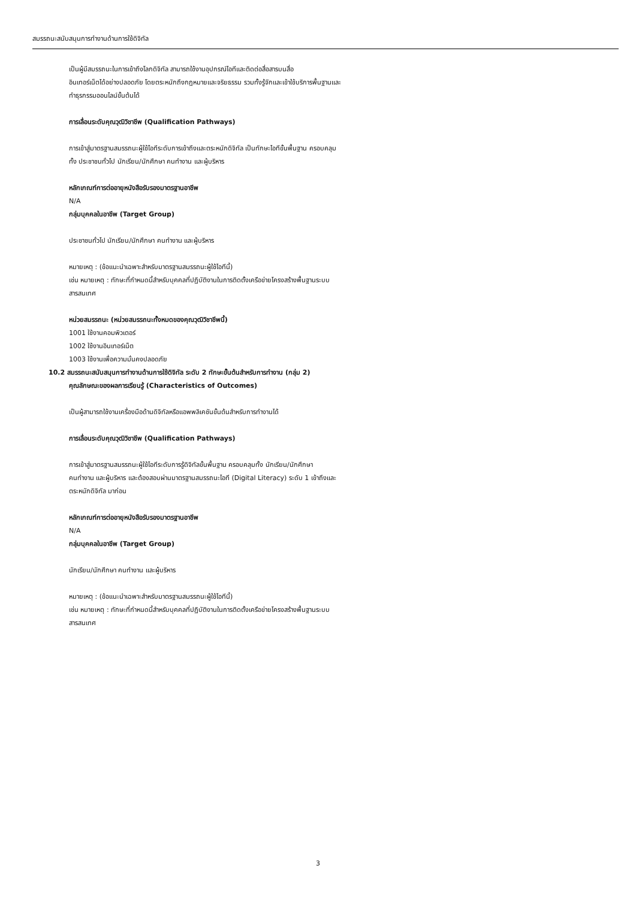สมรรถนะสนับสนุนการทำงานด้านการใช้ดิจิทัล
เป็นผู้มีสมรรถนะในการเข้าถึงโลกดิจิทัล สามารถใช้งานอุปกรณ์ไอทีและติดต่อสื่อสารบนสื่อ
อินเทอร์เน็ตได้อย่างปลอดภัย โดยตระหนักถึงกฎหมายและจริยธรรม รวมทั้งรู้จักและเข้าใช้บริการพื้นฐานและ
ทำธุรกรรมออนไลน์ขั้นต้นได้
การเลื่อนระดับคุณวุฒิวิชาชีพ (Qualification Pathways)
การเข้าสู่มาตรฐานสมรรถนะผู้ใช้ไอทีระดับการเข้าถึงและตระหนักดิจิทัล เป็นทักษะไอทีขั้นพื้นฐาน ครอบคลุม
ทั้ง ประชาชนทั่วไป นักเรียน/นักศึกษา คนทำงาน และผู้บริหาร
หลักเกณฑ์การต่ออายุหนังสือรับรองมาตรฐานอาชีพ
N/A
กลุ่มบุคคลในอาชีพ (Target Group)
ประชาชนทั่วไป นักเรียน/นักศึกษา คนทำงาน และผู้บริหาร
หมายเหตุ : (ข้อแนะนำเฉพาะสำหรับมาตรฐานสมรรถนะผู้ใช้ไอทีนี้)
เช่น หมายเหตุ : ทักษะที่กำหนดนี้สำหรับบุคคลที่ปฏิบัติงานในการติดตั้งเครือข่ายโครงสร้างพื้นฐานระบบ
สารสนเทศ
หน่วยสมรรถนะ (หน่วยสมรรถนะทั้งหมดของคุณวุฒิวิชาชีพนี้)
1001 ใช้งานคอมพิวเตอร์
1002 ใช้งานอินเทอร์เน็ต
1003 ใช้งานเพื่อความมั่นคงปลอดภัย
10.2 สมรรถนะสนับสนุนการทำงานด้านการใช้ดิจิทัล ระดับ 2 ทักษะขั้นต้นสำหรับการทำงาน (กลุ่ม 2)
คุณลักษณะของผลการเรียนรู้ (Characteristics of Outcomes)
เป็นผู้สามารถใช้งานเครื่องมือด้านดิจิทัลหรือแอพพลิเคชันขั้นต้นสำหรับการทำงานได้
การเลื่อนระดับคุณวุฒิวิชาชีพ (Qualification Pathways)
การเข้าสู่มาตรฐานสมรรถนะผู้ใช้ไอทีระดับการรู้ดิจิทัลขั้นพื้นฐาน ครอบคลุมทั้ง นักเรียน/นักศึกษา
คนทำงาน และผู้บริหาร และต้องสอบผ่านมาตรฐานสมรรถนะไอที (Digital Literacy) ระดับ 1 เข้าถึงและ
ตระหนักดิจิทัล มาก่อน
หลักเกณฑ์การต่ออายุหนังสือรับรองมาตรฐานอาชีพ
N/A
กลุ่มบุคคลในอาชีพ (Target Group)
นักเรียน/นักศึกษา คนทำงาน และผู้บริหาร
หมายเหตุ : (ข้อแนะนำเฉพาะสำหรับมาตรฐานสมรรถนะผู้ใช้ไอทีนี้)
เช่น หมายเหตุ : ทักษะที่กำหนดนี้สำหรับบุคคลที่ปฏิบัติงานในการติดตั้งเครือข่ายโครงสร้างพื้นฐานระบบ
สารสนเทศ
3